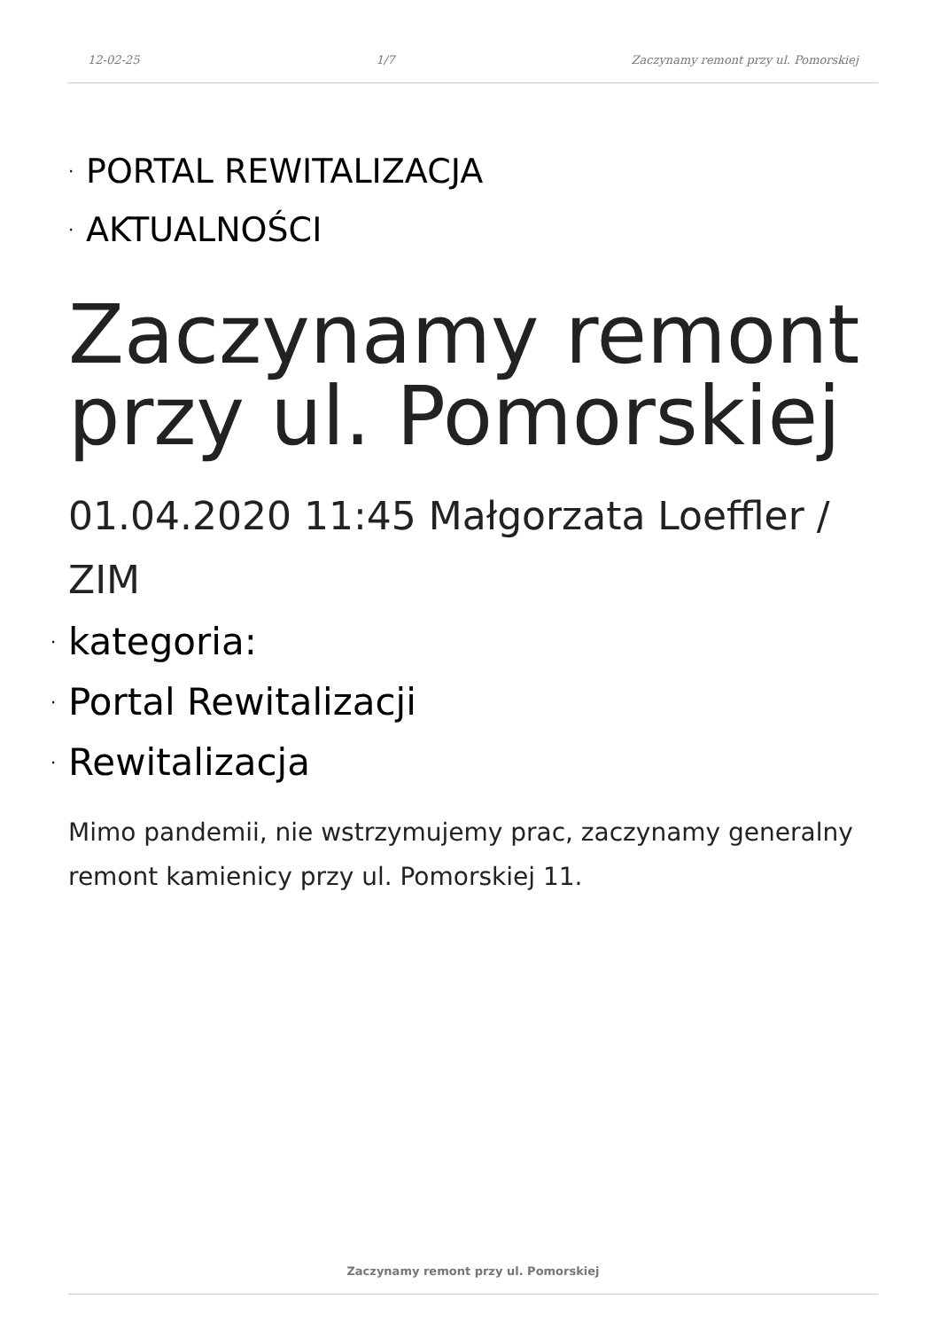12-02-25 1/7 Zaczynamy remont przy ul. Pomorskiej
· PORTAL REWITALIZACJA
· AKTUALNOŚCI
Zaczynamy remont przy ul. Pomorskiej
01.04.2020 11:45 Małgorzata Loeffler / ZIM
· kategoria:
· Portal Rewitalizacji
· Rewitalizacja
Mimo pandemii, nie wstrzymujemy prac, zaczynamy generalny remont kamienicy przy ul. Pomorskiej 11.
Zaczynamy remont przy ul. Pomorskiej